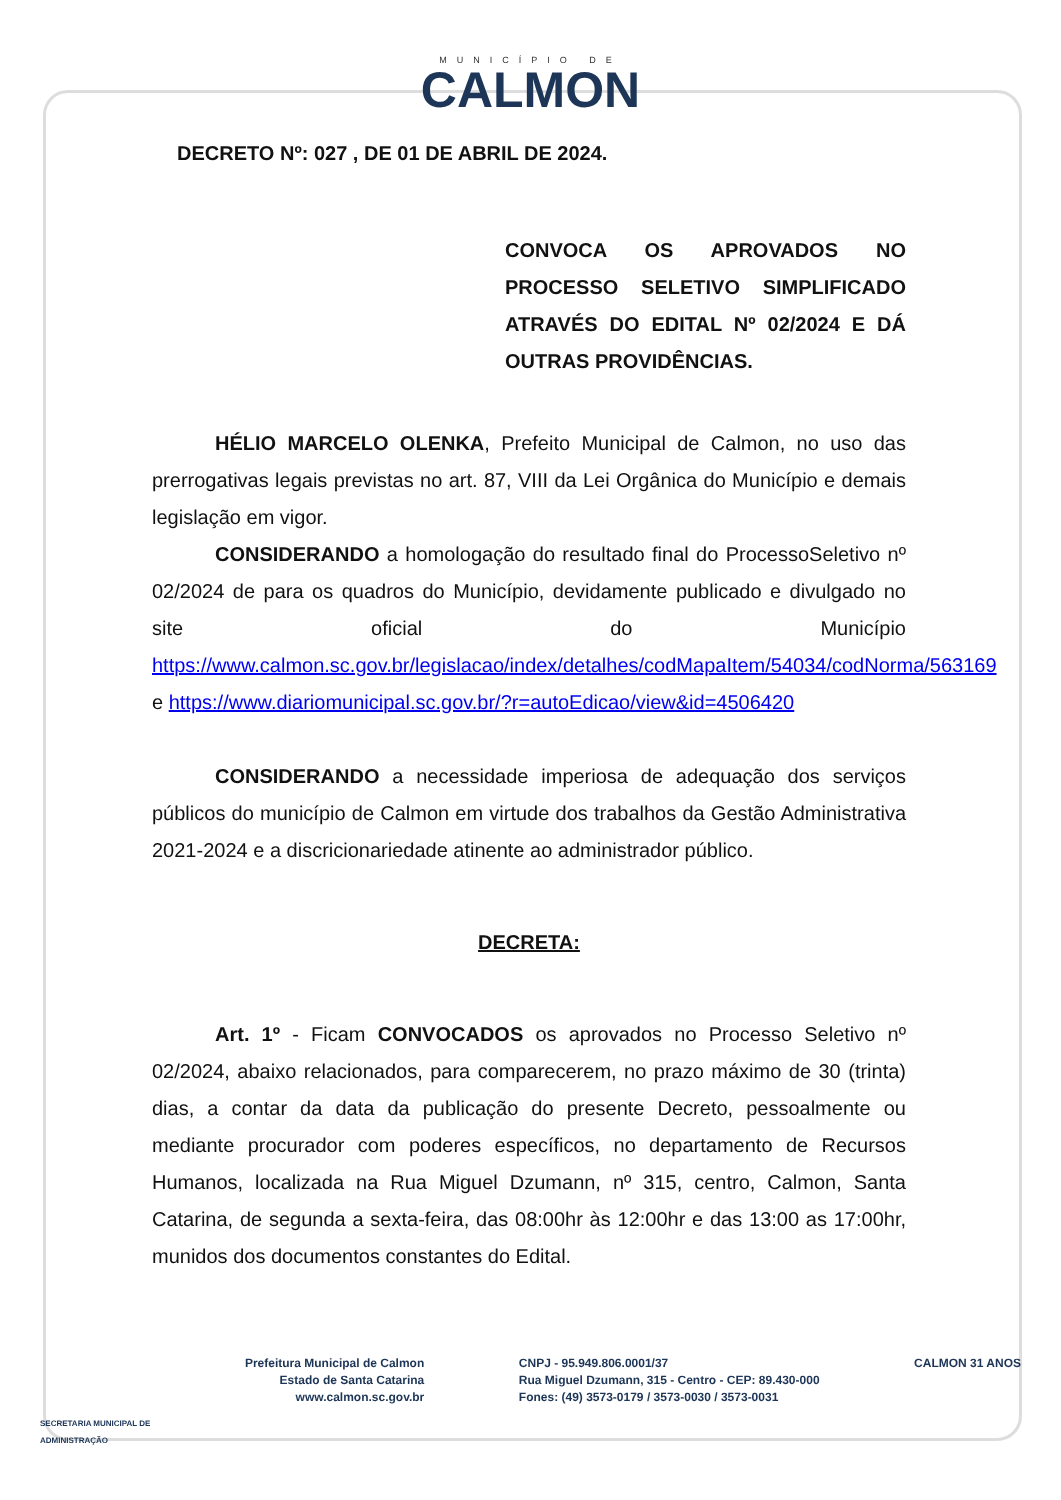MUNICÍPIO DE
CALMON
DECRETO Nº: 027 , DE 01 DE ABRIL DE 2024.
CONVOCA OS APROVADOS NO PROCESSO SELETIVO SIMPLIFICADO ATRAVÉS DO EDITAL Nº 02/2024 E DÁ OUTRAS PROVIDÊNCIAS.
HÉLIO MARCELO OLENKA, Prefeito Municipal de Calmon, no uso das prerrogativas legais previstas no art. 87, VIII da Lei Orgânica do Município e demais legislação em vigor.
CONSIDERANDO a homologação do resultado final do ProcessoSeletivo nº 02/2024 de para os quadros do Município, devidamente publicado e divulgado no site oficial do Município https://www.calmon.sc.gov.br/legislacao/index/detalhes/codMapaItem/54034/codNorma/563169 e https://www.diariomunicipal.sc.gov.br/?r=autoEdicao/view&id=4506420
CONSIDERANDO a necessidade imperiosa de adequação dos serviços públicos do município de Calmon em virtude dos trabalhos da Gestão Administrativa 2021-2024 e a discricionariedade atinente ao administrador público.
DECRETA:
Art. 1º - Ficam CONVOCADOS os aprovados no Processo Seletivo nº 02/2024, abaixo relacionados, para comparecerem, no prazo máximo de 30 (trinta) dias, a contar da data da publicação do presente Decreto, pessoalmente ou mediante procurador com poderes específicos, no departamento de Recursos Humanos, localizada na Rua Miguel Dzumann, nº 315, centro, Calmon, Santa Catarina, de segunda a sexta-feira, das 08:00hr às 12:00hr e das 13:00 as 17:00hr, munidos dos documentos constantes do Edital.
SECRETARIA MUNICIPAL DE
ADMINISTRAÇÃO
Prefeitura Municipal de Calmon
Estado de Santa Catarina
www.calmon.sc.gov.br
CNPJ - 95.949.806.0001/37
Rua Miguel Dzumann, 315 - Centro - CEP: 89.430-000
Fones: (49) 3573-0179 / 3573-0030 / 3573-0031
CALMON 31 ANOS